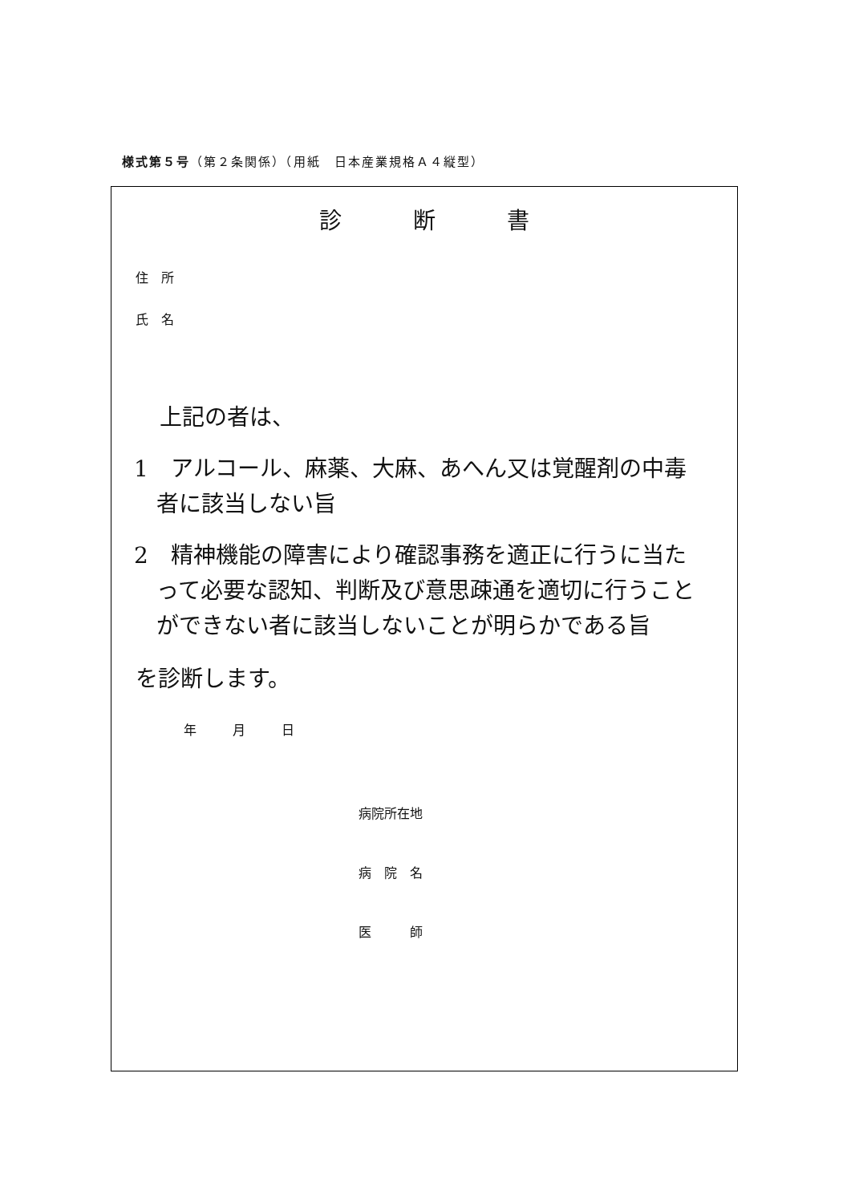様式第５号（第２条関係）（用紙　日本産業規格Ａ４縦型）
診 断 書
住　所
氏　名
上記の者は、
1　アルコール、麻薬、大麻、あへん又は覚醒剤の中毒者に該当しない旨
2　精神機能の障害により確認事務を適正に行うに当たって必要な認知、判断及び意思疎通を適切に行うことができない者に該当しないことが明らかである旨
を診断します。
年 月 日
病院所在地
病　院　名
医　　　師